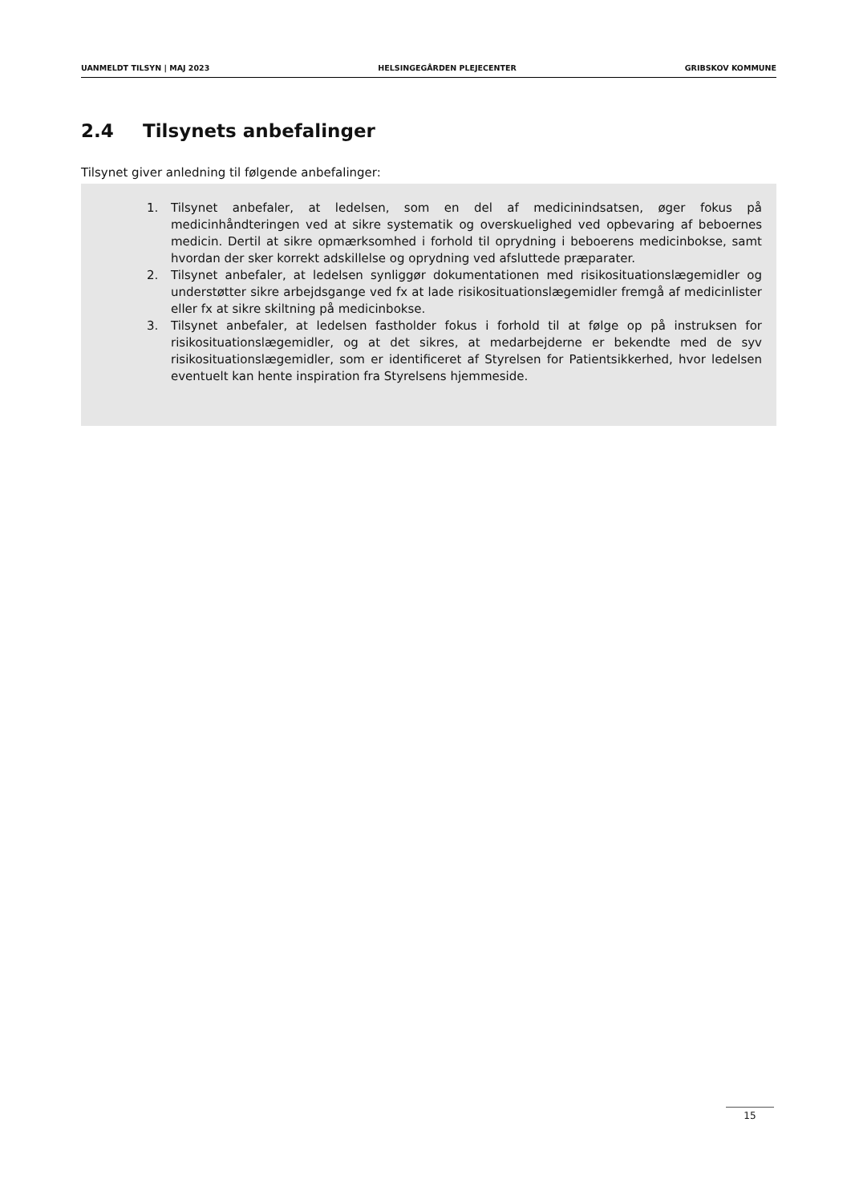UANMELDT TILSYN | MAJ 2023 HELSINGEGÅRDEN PLEJECENTER GRIBSKOV KOMMUNE
2.4 Tilsynets anbefalinger
Tilsynet giver anledning til følgende anbefalinger:
1. Tilsynet anbefaler, at ledelsen, som en del af medicinindsatsen, øger fokus på medicinhåndteringen ved at sikre systematik og overskuelighed ved opbevaring af beboernes medicin. Dertil at sikre opmærksomhed i forhold til oprydning i beboerens medicinbokse, samt hvordan der sker korrekt adskillelse og oprydning ved afsluttede præparater.
2. Tilsynet anbefaler, at ledelsen synliggør dokumentationen med risikosituationslægemidler og understøtter sikre arbejdsgange ved fx at lade risikosituationslægemidler fremgå af medicinlister eller fx at sikre skiltning på medicinbokse.
3. Tilsynet anbefaler, at ledelsen fastholder fokus i forhold til at følge op på instruksen for risikosituationslægemidler, og at det sikres, at medarbejderne er bekendte med de syv risikosituationslægemidler, som er identificeret af Styrelsen for Patientsikkerhed, hvor ledelsen eventuelt kan hente inspiration fra Styrelsens hjemmeside.
15